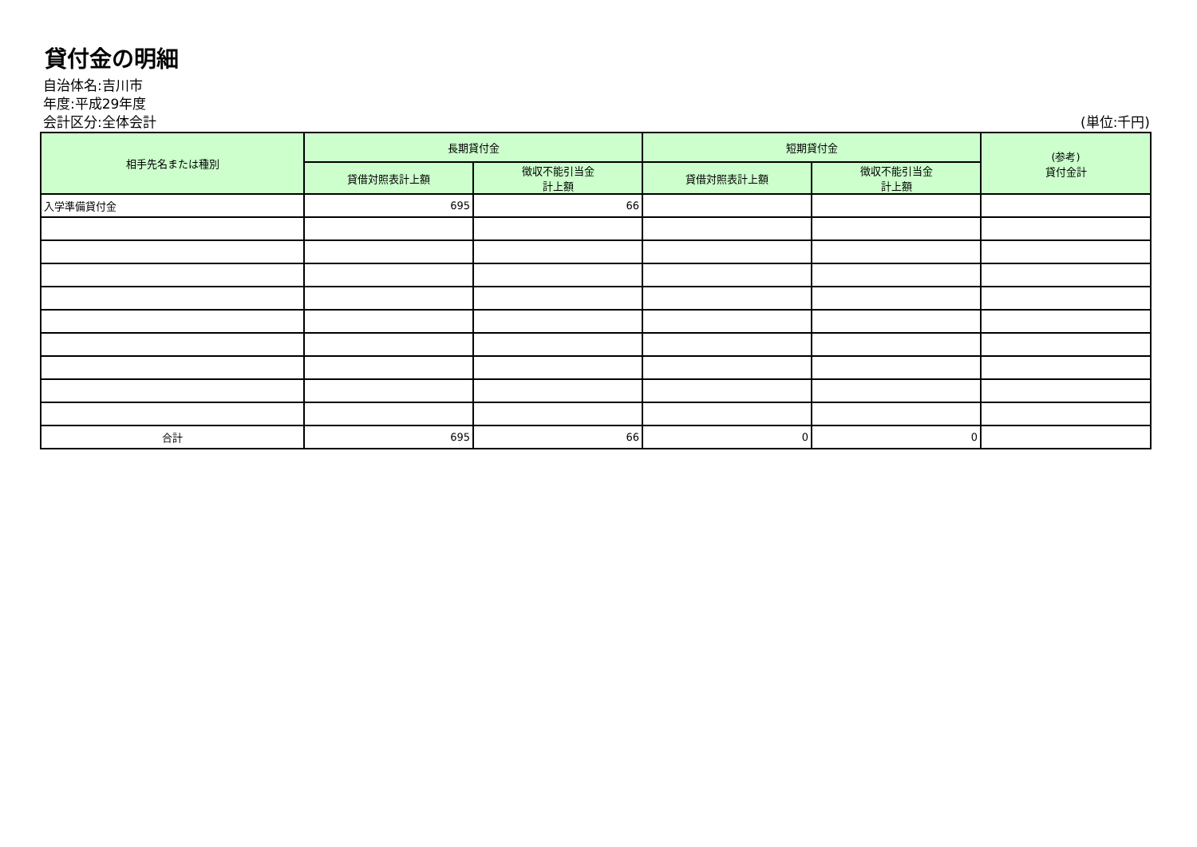貸付金の明細
自治体名:吉川市
年度:平成29年度
会計区分:全体会計 (単位:千円)
| 相手先名または種別 | 長期貸付金 | | 短期貸付金 | | (参考) 貸付金計 |
| --- | --- | --- | --- | --- | --- |
| | 貸借対照表計上額 | 徴収不能引当金 計上額 | 貸借対照表計上額 | 徴収不能引当金 計上額 | |
| 入学準備貸付金 | 695 | 66 | | | |
| 合計 | 695 | 66 | 0 | 0 | |